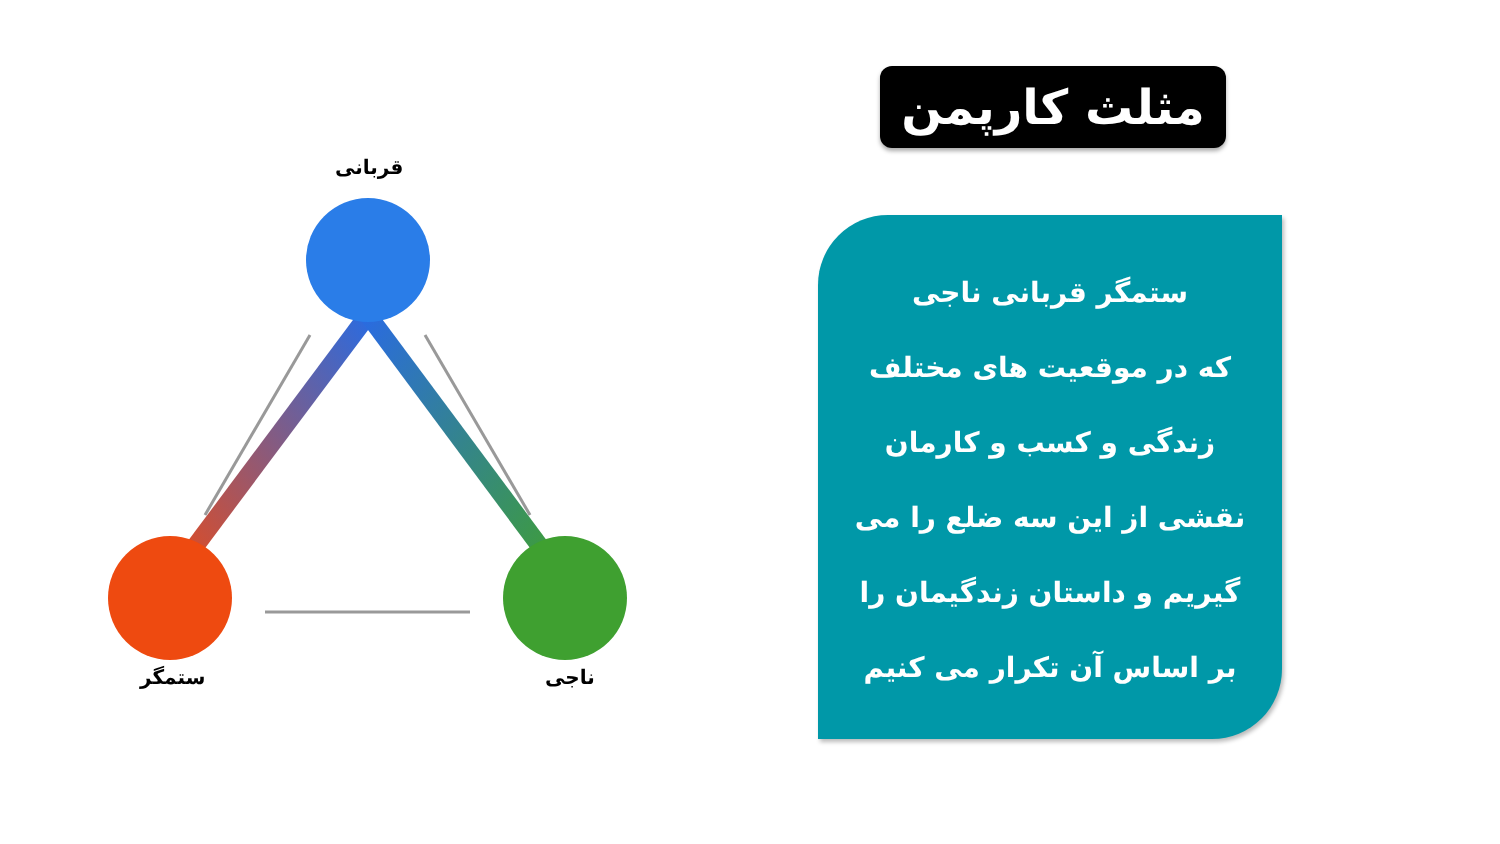مثلث کارپمن
ستمگر قربانی ناجی
که در موقعیت های مختلف
زندگی و کسب و کارمان
نقشی از این سه ضلع را می
گیریم و داستان زندگیمان را
بر اساس آن تکرار می کنیم
قربانی
ستمگر ناجی